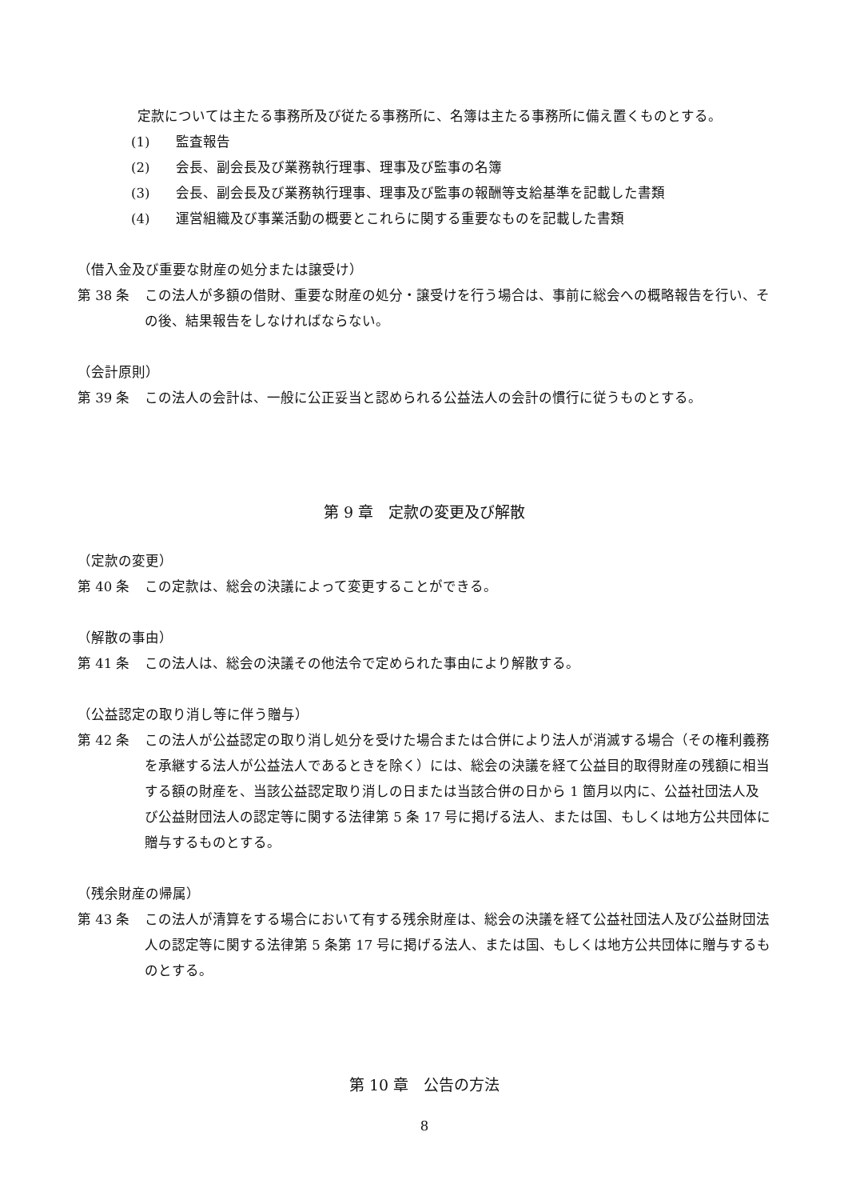定款については主たる事務所及び従たる事務所に、名簿は主たる事務所に備え置くものとする。
(1) 監査報告
(2) 会長、副会長及び業務執行理事、理事及び監事の名簿
(3) 会長、副会長及び業務執行理事、理事及び監事の報酬等支給基準を記載した書類
(4) 運営組織及び事業活動の概要とこれらに関する重要なものを記載した書類
（借入金及び重要な財産の処分または譲受け）
第 38 条 この法人が多額の借財、重要な財産の処分・譲受けを行う場合は、事前に総会への概略報告を行い、その後、結果報告をしなければならない。
（会計原則）
第 39 条 この法人の会計は、一般に公正妥当と認められる公益法人の会計の慣行に従うものとする。
第 9 章　定款の変更及び解散
（定款の変更）
第 40 条 この定款は、総会の決議によって変更することができる。
（解散の事由）
第 41 条 この法人は、総会の決議その他法令で定められた事由により解散する。
（公益認定の取り消し等に伴う贈与）
第 42 条 この法人が公益認定の取り消し処分を受けた場合または合併により法人が消滅する場合（その権利義務を承継する法人が公益法人であるときを除く）には、総会の決議を経て公益目的取得財産の残額に相当する額の財産を、当該公益認定取り消しの日または当該合併の日から 1 箇月以内に、公益社団法人及び公益財団法人の認定等に関する法律第 5 条 17 号に掲げる法人、または国、もしくは地方公共団体に贈与するものとする。
（残余財産の帰属）
第 43 条 この法人が清算をする場合において有する残余財産は、総会の決議を経て公益社団法人及び公益財団法人の認定等に関する法律第 5 条第 17 号に掲げる法人、または国、もしくは地方公共団体に贈与するものとする。
第 10 章　公告の方法
8